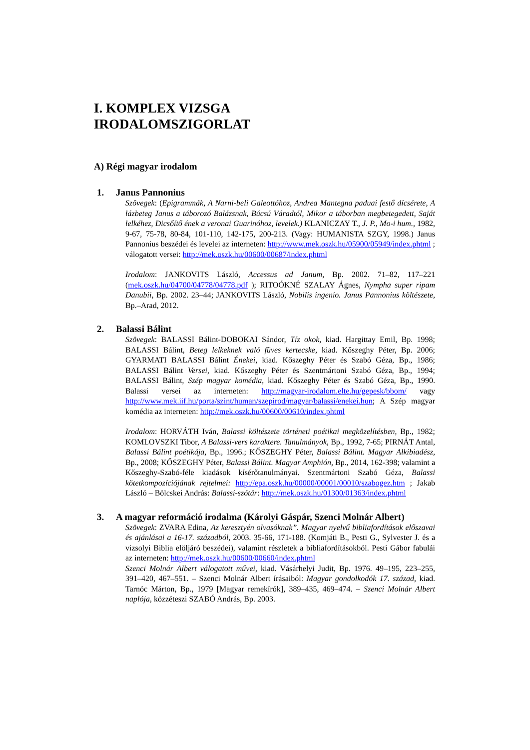I. KOMPLEX VIZSGA
IRODALOMSZIGORLAT
A) Régi magyar irodalom
1. Janus Pannonius
Szövegek: (Epigrammák, A Narni-beli Galeottóhoz, Andrea Mantegna paduai festő dícsérete, A lázbeteg Janus a táborozó Balázsnak, Búcsú Váradtól, Mikor a táborban megbetegedett, Saját lelkéhez, Dicsőítő ének a veronai Guarinóhoz, levelek.) KLANICZAY T., J. P., Mo-i hum., 1982, 9-67, 75-78, 80-84, 101-110, 142-175, 200-213. (Vagy: HUMANISTA SZGY, 1998.) Janus Pannonius beszédei és levelei az interneten: http://www.mek.oszk.hu/05900/05949/index.phtml ; válogatott versei: http://mek.oszk.hu/00600/00687/index.phtml
Irodalom: JANKOVITS László, Accessus ad Janum, Bp. 2002. 71–82, 117–221 (mek.oszk.hu/04700/04778/04778.pdf ); RITOÓKNÉ SZALAY Ágnes, Nympha super ripam Danubii, Bp. 2002. 23–44; JANKOVITS László, Nobilis ingenio. Janus Pannonius költészete, Bp.–Arad, 2012.
2. Balassi Bálint
Szövegek: BALASSI Bálint-DOBOKAI Sándor, Tíz okok, kiad. Hargittay Emil, Bp. 1998; BALASSI Bálint, Beteg lelkeknek való füves kertecske, kiad. Kőszeghy Péter, Bp. 2006; GYARMATI BALASSI Bálint Énekei, kiad. Kőszeghy Péter és Szabó Géza, Bp., 1986; BALASSI Bálint Versei, kiad. Kőszeghy Péter és Szentmártoni Szabó Géza, Bp., 1994; BALASSI Bálint, Szép magyar komédia, kiad. Kőszeghy Péter és Szabó Géza, Bp., 1990. Balassi versei az interneten: http://magyar-irodalom.elte.hu/gepesk/bbom/ vagy http://www.mek.iif.hu/porta/szint/human/szepirod/magyar/balassi/enekei.hun; A Szép magyar komédia az interneten: http://mek.oszk.hu/00600/00610/index.phtml
Irodalom: HORVÁTH Iván, Balassi költészete történeti poétikai megközelítésben, Bp., 1982; KOMLOVSZKI Tibor, A Balassi-vers karaktere. Tanulmányok, Bp., 1992, 7-65; PIRNÁT Antal, Balassi Bálint poétikája, Bp., 1996.; KŐSZEGHY Péter, Balassi Bálint. Magyar Alkibiadész, Bp., 2008; KŐSZEGHY Péter, Balassi Bálint. Magyar Amphión, Bp., 2014, 162-398; valamint a Kőszeghy-Szabó-féle kiadások kísérőtanulmányai. Szentmártoni Szabó Géza, Balassi kötetkompozíciójának rejtelmei: http://epa.oszk.hu/00000/00001/00010/szabogez.htm ; Jakab László – Bölcskei András: Balassi-szótár: http://mek.oszk.hu/01300/01363/index.phtml
3. A magyar reformáció irodalma (Károlyi Gáspár, Szenci Molnár Albert)
Szövegek: ZVARA Edina, Az keresztyén olvasóknak”. Magyar nyelvű bibliafordítások előszavai és ajánlásai a 16-17. századból, 2003. 35-66, 171-188. (Komjáti B., Pesti G., Sylvester J. és a vizsolyi Biblia elöljáró beszédei), valamint részletek a bibliafordításokból. Pesti Gábor fabulái az interneten: http://mek.oszk.hu/00600/00660/index.phtml
Szenci Molnár Albert válogatott művei, kiad. Vásárhelyi Judit, Bp. 1976. 49–195, 223–255, 391–420, 467–551. – Szenci Molnár Albert írásaiból: Magyar gondolkodók 17. század, kiad. Tarnóc Márton, Bp., 1979 [Magyar remekírók], 389–435, 469–474. – Szenci Molnár Albert naplója, közzéteszi SZABÓ András, Bp. 2003.